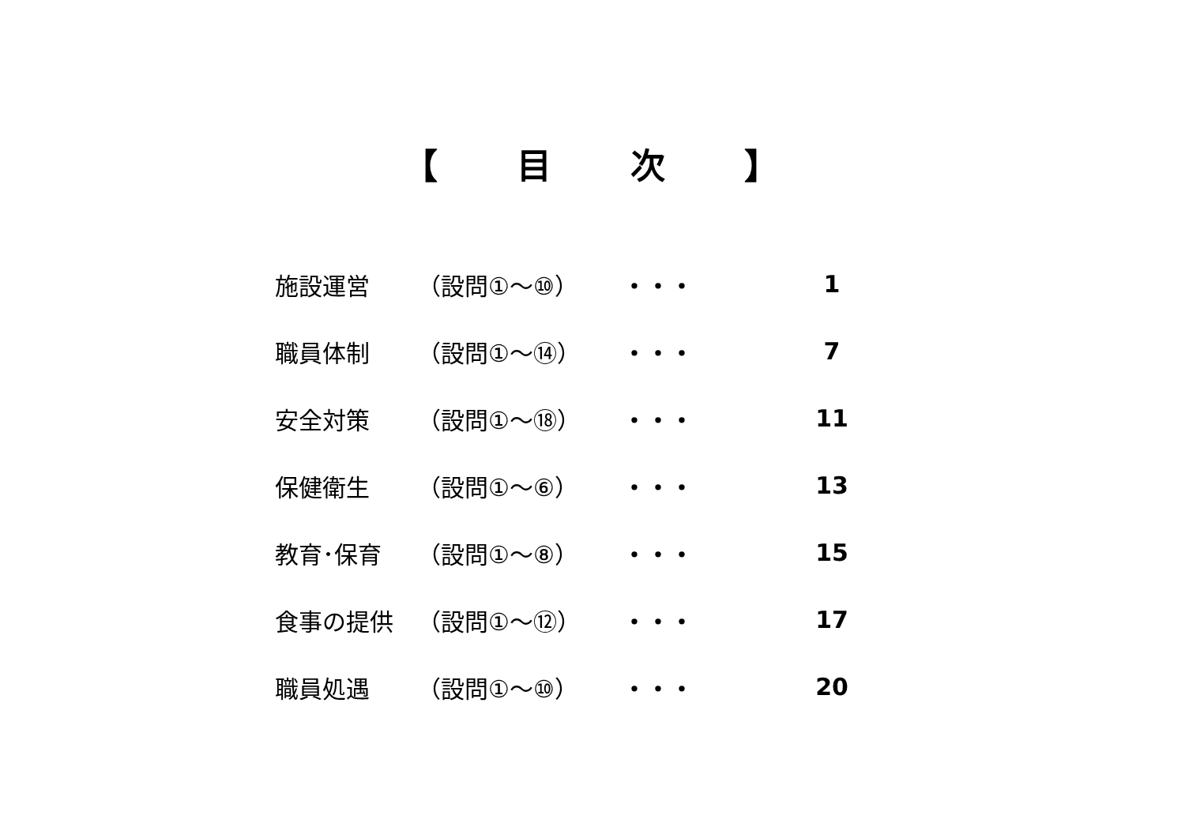【　　目　　次　　】
| 施設運営 | （設問①～⑩） | ・・・ | 1 |
| 職員体制 | （設問①～⑭） | ・・・ | 7 |
| 安全対策 | （設問①～⑱） | ・・・ | 11 |
| 保健衛生 | （設問①～⑥） | ・・・ | 13 |
| 教育･保育 | （設問①～⑧） | ・・・ | 15 |
| 食事の提供 | （設問①～⑫） | ・・・ | 17 |
| 職員処遇 | （設問①～⑩） | ・・・ | 20 |